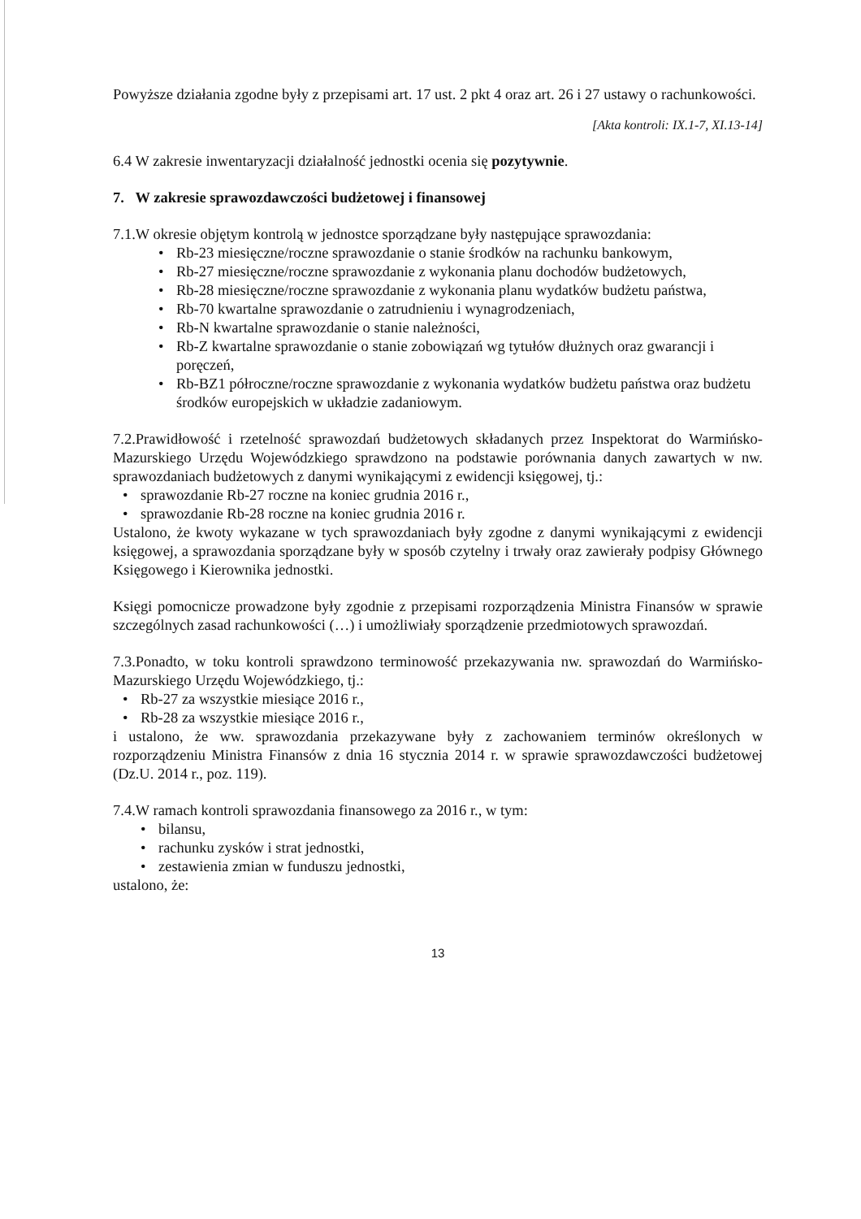Powyższe działania zgodne były z przepisami art. 17 ust. 2 pkt 4 oraz art. 26 i 27 ustawy o rachunkowości.
[Akta kontroli: IX.1-7, XI.13-14]
6.4 W zakresie inwentaryzacji działalność jednostki ocenia się pozytywnie.
7. W zakresie sprawozdawczości budżetowej i finansowej
7.1.W okresie objętym kontrolą w jednostce sporządzane były następujące sprawozdania:
• Rb-23 miesięczne/roczne sprawozdanie o stanie środków na rachunku bankowym,
• Rb-27 miesięczne/roczne sprawozdanie z wykonania planu dochodów budżetowych,
• Rb-28 miesięczne/roczne sprawozdanie z wykonania planu wydatków budżetu państwa,
• Rb-70 kwartalne sprawozdanie o zatrudnieniu i wynagrodzeniach,
• Rb-N kwartalne sprawozdanie o stanie należności,
• Rb-Z kwartalne sprawozdanie o stanie zobowiązań wg tytułów dłużnych oraz gwarancji i poręczeń,
• Rb-BZ1 półroczne/roczne sprawozdanie z wykonania wydatków budżetu państwa oraz budżetu środków europejskich w układzie zadaniowym.
7.2.Prawidłowość i rzetelność sprawozdań budżetowych składanych przez Inspektorat do Warmińsko-Mazurskiego Urzędu Wojewódzkiego sprawdzono na podstawie porównania danych zawartych w nw. sprawozdaniach budżetowych z danymi wynikającymi z ewidencji księgowej, tj.:
• sprawozdanie Rb-27 roczne na koniec grudnia 2016 r.,
• sprawozdanie Rb-28 roczne na koniec grudnia 2016 r.
Ustalono, że kwoty wykazane w tych sprawozdaniach były zgodne z danymi wynikającymi z ewidencji księgowej, a sprawozdania sporządzane były w sposób czytelny i trwały oraz zawierały podpisy Głównego Księgowego i Kierownika jednostki.
Księgi pomocnicze prowadzone były zgodnie z przepisami rozporządzenia Ministra Finansów w sprawie szczególnych zasad rachunkowości (…) i umożliwiały sporządzenie przedmiotowych sprawozdań.
7.3.Ponadto, w toku kontroli sprawdzono terminowość przekazywania nw. sprawozdań do Warmińsko-Mazurskiego Urzędu Wojewódzkiego, tj.:
• Rb-27 za wszystkie miesiące 2016 r.,
• Rb-28 za wszystkie miesiące 2016 r.,
i ustalono, że ww. sprawozdania przekazywane były z zachowaniem terminów określonych w rozporządzeniu Ministra Finansów z dnia 16 stycznia 2014 r. w sprawie sprawozdawczości budżetowej (Dz.U. 2014 r., poz. 119).
7.4.W ramach kontroli sprawozdania finansowego za 2016 r., w tym:
• bilansu,
• rachunku zysków i strat jednostki,
• zestawienia zmian w funduszu jednostki,
ustalono, że:
13